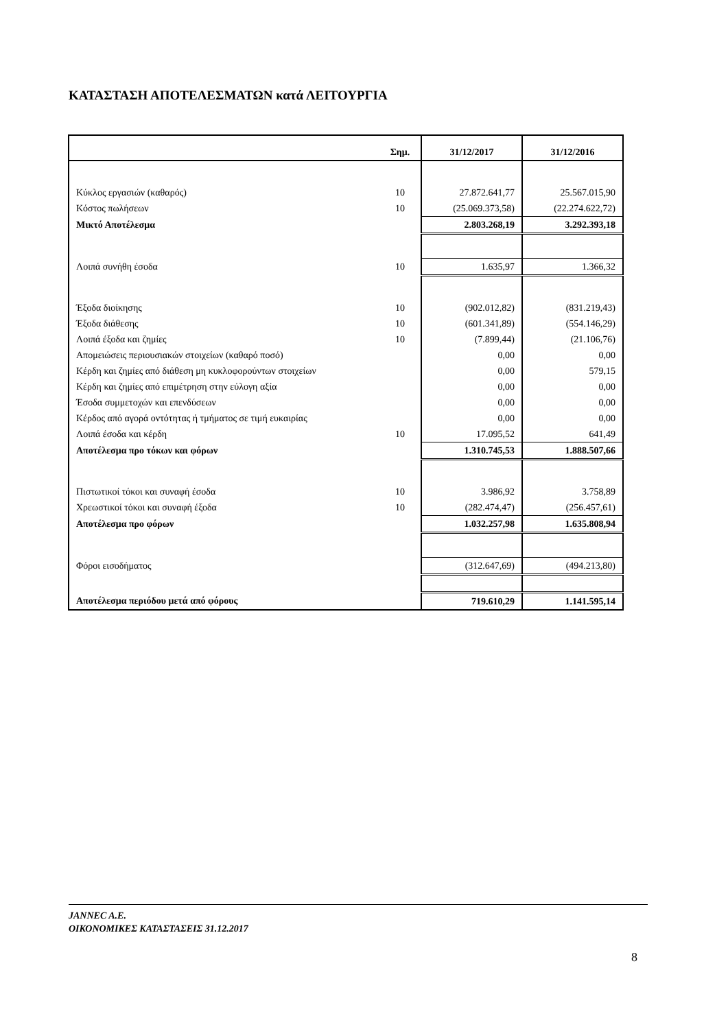ΚΑΤΑΣΤΑΣΗ ΑΠΟΤΕΛΕΣΜΑΤΩΝ κατά ΛΕΙΤΟΥΡΓΙΑ
| | Σημ. | 31/12/2017 | 31/12/2016 |
| --- | --- | --- | --- |
| Κύκλος εργασιών (καθαρός) | 10 | 27.872.641,77 | 25.567.015,90 |
| Κόστος πωλήσεων | 10 | (25.069.373,58) | (22.274.622,72) |
| Μικτό Αποτέλεσμα | | 2.803.268,19 | 3.292.393,18 |
| Λοιπά συνήθη έσοδα | 10 | 1.635,97 | 1.366,32 |
| Έξοδα διοίκησης | 10 | (902.012,82) | (831.219,43) |
| Έξοδα διάθεσης | 10 | (601.341,89) | (554.146,29) |
| Λοιπά έξοδα και ζημίες | 10 | (7.899,44) | (21.106,76) |
| Απομειώσεις περιουσιακών στοιχείων (καθαρό ποσό) | | 0,00 | 0,00 |
| Κέρδη και ζημίες από διάθεση μη κυκλοφορούντων στοιχείων | | 0,00 | 579,15 |
| Κέρδη και ζημίες από επιμέτρηση στην εύλογη αξία | | 0,00 | 0,00 |
| Έσοδα συμμετοχών και επενδύσεων | | 0,00 | 0,00 |
| Κέρδος από αγορά οντότητας ή τμήματος σε τιμή ευκαιρίας | | 0,00 | 0,00 |
| Λοιπά έσοδα και κέρδη | 10 | 17.095,52 | 641,49 |
| Αποτέλεσμα προ τόκων και φόρων | | 1.310.745,53 | 1.888.507,66 |
| Πιστωτικοί τόκοι και συναφή έσοδα | 10 | 3.986,92 | 3.758,89 |
| Χρεωστικοί τόκοι και συναφή έξοδα | 10 | (282.474,47) | (256.457,61) |
| Αποτέλεσμα προ φόρων | | 1.032.257,98 | 1.635.808,94 |
| Φόροι εισοδήματος | | (312.647,69) | (494.213,80) |
| Αποτέλεσμα περιόδου μετά από φόρους | | 719.610,29 | 1.141.595,14 |
JANNEC A.E.
ΟΙΚΟΝΟΜΙΚΕΣ ΚΑΤΑΣΤΑΣΕΙΣ 31.12.2017
8